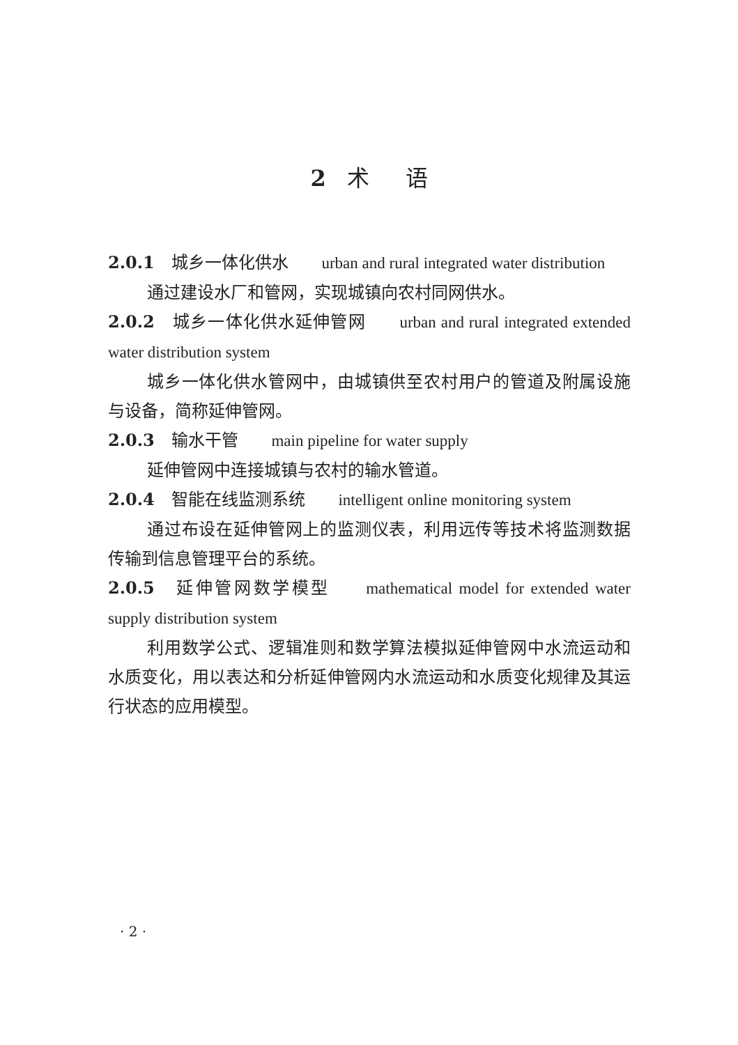2 术 　 语
2.0.1　城乡一体化供水 urban and rural integrated water distribution
通过建设水厂和管网，实现城镇向农村同网供水。
2.0.2　城乡一体化供水延伸管网 urban and rural integrated extended water distribution system
城乡一体化供水管网中，由城镇供至农村用户的管道及附属设施与设备，简称延伸管网。
2.0.3　输水干管 main pipeline for water supply
延伸管网中连接城镇与农村的输水管道。
2.0.4　智能在线监测系统 intelligent online monitoring system
通过布设在延伸管网上的监测仪表，利用远传等技术将监测数据传输到信息管理平台的系统。
2.0.5　延伸管网数学模型 mathematical model for extended water supply distribution system
利用数学公式、逻辑准则和数学算法模拟延伸管网中水流运动和水质变化，用以表达和分析延伸管网内水流运动和水质变化规律及其运行状态的应用模型。
· 2 ·